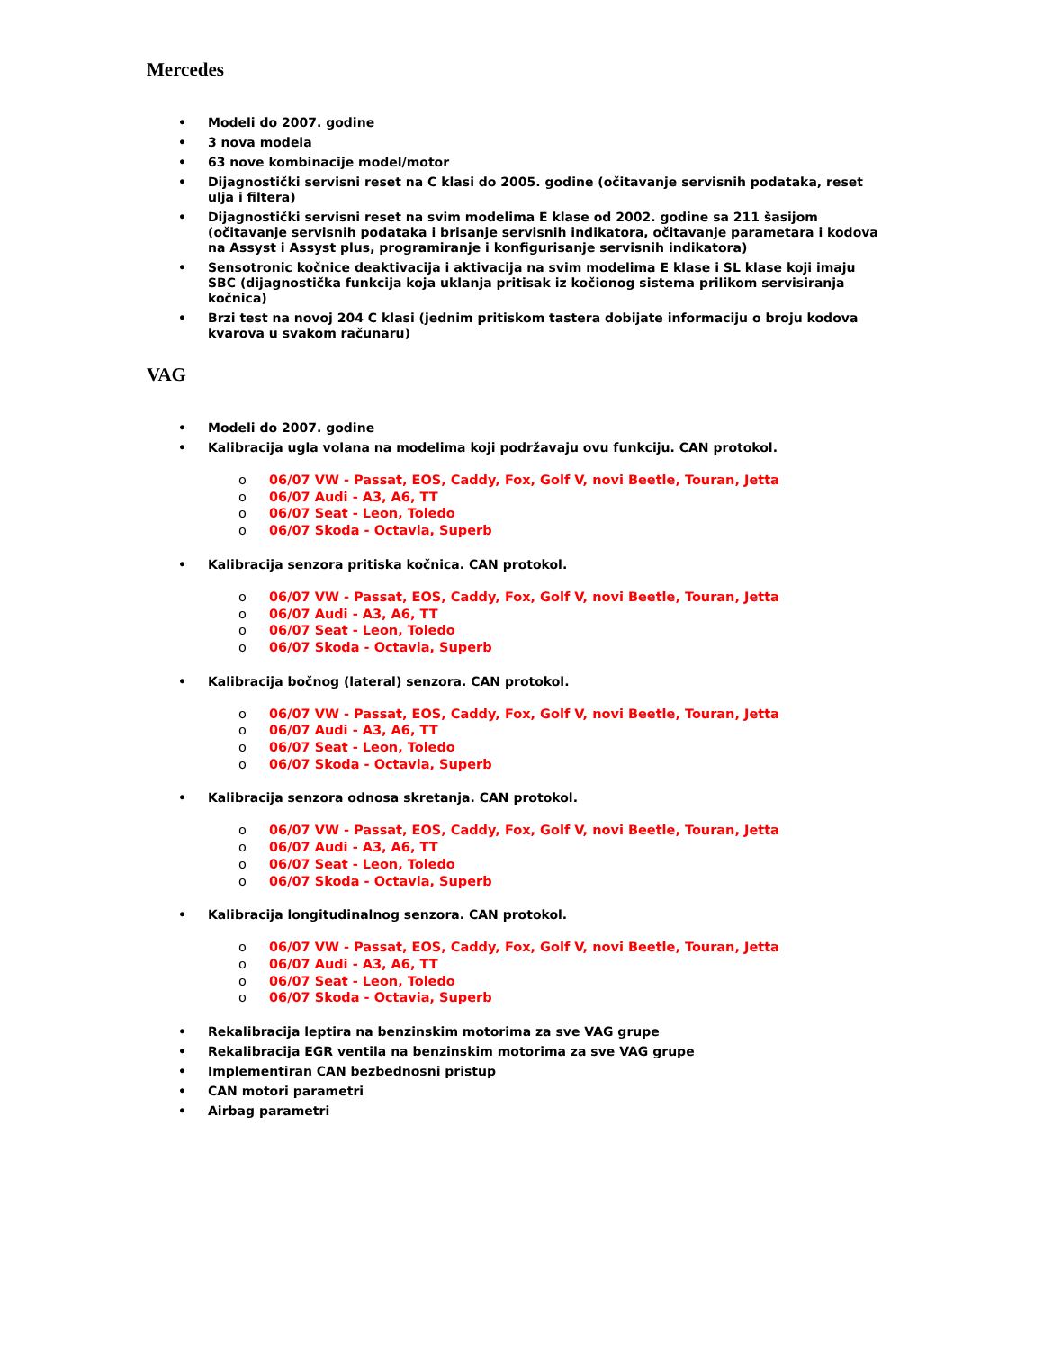Mercedes
• Modeli do 2007. godine
• 3 nova modela
• 63 nove kombinacije model/motor
• Dijagnostički servisni reset na C klasi do 2005. godine (očitavanje servisnih podataka, reset ulja i filtera)
• Dijagnostički servisni reset na svim modelima E klase od 2002. godine sa 211 šasijom (očitavanje servisnih podataka i brisanje servisnih indikatora, očitavanje parametara i kodova na Assyst i Assyst plus, programiranje i konfigurisanje servisnih indikatora)
• Sensotronic kočnice deaktivacija i aktivacija na svim modelima E klase i SL klase koji imaju SBC (dijagnostička funkcija koja uklanja pritisak iz kočionog sistema prilikom servisiranja kočnica)
• Brzi test na novoj 204 C klasi (jednim pritiskom tastera dobijate informaciju o broju kodova kvarova u svakom računaru)
VAG
• Modeli do 2007. godine
• Kalibracija ugla volana na modelima koji podržavaju ovu funkciju. CAN protokol.
o 06/07 VW - Passat, EOS, Caddy, Fox, Golf V, novi Beetle, Touran, Jetta
o 06/07 Audi - A3, A6, TT
o 06/07 Seat - Leon, Toledo
o 06/07 Skoda - Octavia, Superb
• Kalibracija senzora pritiska kočnica. CAN protokol.
o 06/07 VW - Passat, EOS, Caddy, Fox, Golf V, novi Beetle, Touran, Jetta
o 06/07 Audi - A3, A6, TT
o 06/07 Seat - Leon, Toledo
o 06/07 Skoda - Octavia, Superb
• Kalibracija bočnog (lateral) senzora. CAN protokol.
o 06/07 VW - Passat, EOS, Caddy, Fox, Golf V, novi Beetle, Touran, Jetta
o 06/07 Audi - A3, A6, TT
o 06/07 Seat - Leon, Toledo
o 06/07 Skoda - Octavia, Superb
• Kalibracija senzora odnosa skretanja. CAN protokol.
o 06/07 VW - Passat, EOS, Caddy, Fox, Golf V, novi Beetle, Touran, Jetta
o 06/07 Audi - A3, A6, TT
o 06/07 Seat - Leon, Toledo
o 06/07 Skoda - Octavia, Superb
• Kalibracija longitudinalnog senzora. CAN protokol.
o 06/07 VW - Passat, EOS, Caddy, Fox, Golf V, novi Beetle, Touran, Jetta
o 06/07 Audi - A3, A6, TT
o 06/07 Seat - Leon, Toledo
o 06/07 Skoda - Octavia, Superb
• Rekalibracija leptira na benzinskim motorima za sve VAG grupe
• Rekalibracija EGR ventila na benzinskim motorima za sve VAG grupe
• Implementiran CAN bezbednosni pristup
• CAN motori parametri
• Airbag parametri